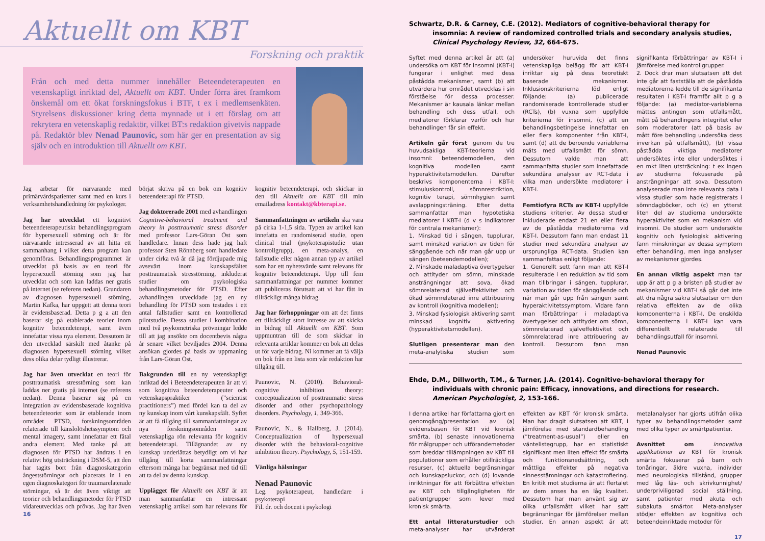Aktuellt om KBT
Forskning och praktik
Från och med detta nummer innehåller Beteendeterapeuten en vetenskapligt inriktad del, Aktuellt om KBT. Under förra året framkom önskemål om ett ökat forskningsfokus i BTF, t ex i medlemsenkäten. Styrelsens diskussioner kring detta mynnade ut i ett förslag om att rekrytera en vetenskaplig redaktör, vilket BT:s redaktion givetvis nappade på. Redaktör blev Nenad Paunovic, som här ger en presentation av sig själv och en introduktion till Aktuellt om KBT.
Jag arbetar för närvarande med primärvårdspatienter samt med en kurs i verksamhetshandledning för psykologer.
Jag har utvecklat ett kognitivt beteendeterapeutiskt behandlingsprogram för hypersexuell störning och är för närvarande intresserad av att hitta ett sammanhang i vilket detta program kan genomföras. Behandlingsprogrammet är utvecklat på basis av en teori för hypersexuell störning som jag har utvecklat och som kan laddas ner gratis på internet (se referens nedan). Grundaren av diagnosen hypersexuell störning, Martin Kafka, har uppgett att denna teori är evidensbaserad. Detta p g a att den baserar sig på etablerade teorier inom kognitiv beteendeterapi, samt även innefattar vissa nya element. Dessutom är den utvecklad särskilt med åtanke på diagnosen hypersexuell störning vilket dess olika delar tydligt illustrerar.
Jag har även utvecklat en teori för posttraumatisk stresstörning som kan laddas ner gratis på internet (se referens nedan). Denna baserar sig på en integration av evidensbaserade kognitiva beteendeteorier som är etablerade inom området PTSD, forskningsområden relaterade till känslolöshetssymptom och mental imagery, samt innefattar ett fåtal andra element. Med tanke på att diagnosen för PTSD har ändrats i en relativt hög utsträckning i DSM-5, att den har tagits bort från diagnoskategorin ångeststörningar och placerats in i en egen diagnoskategori för traumarelaterade störningar, så är det även viktigt att teorier och behandlingsmetoder för PTSD vidareutvecklas och prövas. Jag har även börjat skriva på en bok om kognitiv beteendeterapi för PTSD.
Jag doktorerade 2001 med avhandlingen Cognitive-behavioral treatment and theory in posttraumatic stress disorder med professor Lars-Göran Öst som handledare. Innan dess hade jag haft professor Sten Rönnberg som handledare under cirka två år då jag fördjupade mig avsevärt inom kunskapsfältet posttraumatisk stresstörning, inkluderat studier om psykologiska behandlingsmetoder för PTSD. Efter avhandlingen utvecklade jag en ny behandling för PTSD som testades i ett antal fallstudier samt en kontrollerad pilotstudie. Dessa studier i kombination med två psykometriska prövningar ledde till att jag ansökte om docentbevis några år senare vilket beviljades 2004. Denna ansökan gjordes på basis av uppmaning från Lars-Göran Öst.
Bakgrunden till en ny vetenskapligt inriktad del i Beteendeterapeuten är att vi som kognitiva beteendeterapeuter och vetenskapspraktiker (”scientist practitioners”) med fördel kan ta del av ny kunskap inom vårt kunskapsfält. Syftet är att få tillgång till sammanfattningar av nya forskningsområden samt vetenskapliga rön relevanta för kognitiv beteendeterapi. Tillägnandet av ny kunskap underlättas betydligt om vi har tillgång till korta sammanfattningar eftersom många har begränsat med tid till att ta del av denna kunskap.
Upplägget för Aktuellt om KBT är att man sammanfattar en intressant vetenskaplig artikel som har relevans för kognitiv beteendeterapi, och skickar in den till Aktuellt om KBT till min emailadress kontakt@kbterapi.se.
Sammanfattningen av artikeln ska vara på cirka 1-1,5 sida. Typen av artikel kan innefatta en randomiserad studie, open clinical trial (psykoterapistudie utan kontrollgrupp), en meta-analys, en fallstudie eller någon annan typ av artikel som har ett nyhetsvärde samt relevans för kognitiv beteendeterapi. Upp till fem sammanfattningar per nummer kommer att publiceras förutsatt att vi har fått in tillräckligt många bidrag.
Jag har förhoppningar om att det finns ett tillräckligt stort intresse av att skicka in bidrag till Aktuellt om KBT. Som uppmuntran till de som skickar in relevanta artiklar kommer en bok att delas ut för varje bidrag. Ni kommer att få välja en bok från en lista som vår redaktion har tillgång till.
Paunovic, N. (2010). Behavioral-cognitive inhibition theory: conceptualization of posttraumatic stress disorder and other psychopathology disorders. Psychology, 1, 349-366.
Paunovic, N., & Hallberg, J. (2014). Conceptualization of hypersexual disorder with the behavioral-cognitive inhibition theory. Psychology, 5, 151-159.
Vänliga hälsningar
Nenad Paunovic
Leg. psykoterapeut, handledare i psykoterapi
Fil. dr. och docent i psykologi
16
Schwartz, D.R. & Carney, C.E. (2012). Mediators of cognitive-behavioral therapy for insomnia: A review of randomized controlled trials and secondary analysis studies, Clinical Psychology Review, 32, 664-675.
Syftet med denna artikel är att (a) undersöka om KBT för insomni (KBT-I) fungerar i enlighet med dess påstådda mekanismer, samt (b) att utvärdera hur området utvecklas i sin förståelse för dessa processer. Mekanismer är kausala länkar mellan behandling och dess utfall, och mediatorer förklarar varför och hur behandlingen får sin effekt.
Artikeln går först igenom de tre huvudsakliga KBT-teorierna vid insomni: beteendemodellen, den kognitiva modellen samt hyperaktivitetsmodellen. Därefter beskrivs komponenterna i KBT-I: stimuluskontroll, sömnrestriktion, kognitiv terapi, sömnhygien samt avslappningsträning. Efter detta sammanfattar man hypotetiska mediatorer i KBT-I (d v s indikatorer för centrala mekanismer):
1. Minskad tid i sängen, tupplurar, samt minskad variation av tiden för sänggående och när man går upp ur sängen (beteendemodellen);
2. Minskade maladaptiva övertygelser och attityder om sömn, minskade ansträngningar att sova, ökad sömnrelaterad själveffektivitet och ökad sömnrelaterad inre attribuering av kontroll (kognitiva modellen);
3. Minskad fysiologisk aktivering samt minskad kognitiv aktivering (hyperaktivitetsmodellen).
Slutligen presenterar man den meta-analytiska studien som undersöker huruvida det finns vetenskapliga belägg för att KBT-I inriktar sig på dess teoretiskt baserade mekanismer. Inklusionskriterierna löd enligt följande: (a) publicerade randomiserade kontrollerade studier (RCTs), (b) vuxna som uppfyllde kriterierna för insomni, (c) att en behandlingsbetingelse innefattar en eller flera komponenter från KBT-I, samt (d) att de beroende variablerna mäts med utfallsmått för sömn. Dessutom valde man att sammanfatta studier som innefattade sekundära analyser av RCT-data i vilka man undersökte mediatorer i KBT-I.
Femtiofyra RCTs av KBT-I uppfyllde studiens kriterier. Av dessa studier inkluderade endast 21 en eller flera av de påstådda mediatorerna vid KBT-I. Dessutom fann man endast 11 studier med sekundära analyser av ursprungliga RCT-data. Studien kan sammanfattas enligt följande:
1. Generellt sett fann man att KBT-I resulterade i en reduktion av tid som man tillbringar i sängen, tupplurar, variation av tiden för sänggående och när man går upp från sängen samt hyperaktivitetssymptom. Vidare fann man förbättringar i maladaptiva övertygelser och attityder om sömn, sömnrelaterad själveffektivitet och sömnrelaterad inre attribuering av kontroll. Dessutom fann man signifikanta förbättringar av KBT-I i jämförelse med kontrollgrupper.
2. Dock drar man slutsatsen att det inte går att fastställa att de påstådda mediatorerna ledde till de signifikanta resultaten i KBT-I framför allt p g a följande: (a) mediator-variablerna mättes antingen som utfallsmått, mått på behandlingens integritet eller som moderatorer (att på basis av mått före behandling undersöka dess inverkan på utfallsmått), (b) vissa påstådda viktiga mediatorer undersöktes inte eller undersöktes i en mkt liten utsträckning: t ex ingen av studierna fokuserade på ansträngningar att sova. Dessutom analyserade man inte relevanta data i vissa studier som hade registrerats i sömndagböcker, och (c) en ytterst liten del av studierna undersökte hyperaktivitet som en mekanism vid insomni. De studier som undersökte kognitiv och fysiologisk aktivering fann minskningar av dessa symptom efter behandling, men inga analyser av mekanismer gjordes.
En annan viktig aspekt man tar upp är att p g a bristen på studier av mekanismer vid KBT-I så går det inte att dra några säkra slutsatser om den relativa effekten av de olika komponenterna i KBT-I. De enskilda komponenterna i KBT-I kan vara differentiellt relaterade till behandlingsutfall för insomni.
Nenad Paunovic
Ehde, D.M., Dillworth, T.M., & Turner, J.A. (2014). Cognitive-behavioral therapy for individuals with chronic pain: Efficacy, innovations, and directions for research. American Psychologist, 2, 153-166.
I denna artikel har författarna gjort en genomgång/presentation av (a) evidensbasen för KBT vid kronisk smärta, (b) senaste innovationerna för målgrupper och utförandemetoder som breddar tillämpningen av KBT till populationer som erhåller otillräckliga resurser, (c) aktuella begränsningar och kunskapsluckor, och (d) lovande inriktningar för att förbättra effekten av KBT och tillgängligheten för patientgrupper som lever med kronisk smärta.
Ett antal litteraturstudier och meta-analyser har utvärderat effekten av KBT för kronisk smärta. Man har dragit slutsatsen att KBT, i jämförelse med standardbehandling (”treatment-as-usual”) eller en väntelistegrupp, har en statistiskt signifikant men liten effekt för smärta och funktionsnedsättning, och måttliga effekter på negativa sinnesstämningar och katastrofiering. En kritik mot studierna är att flertalet av dem anses ha en låg kvalitet. Dessutom har man använt sig av olika utfallsmått vilket har satt begränsningar för jämförelser mellan studier. En annan aspekt är att metalanalyser har gjorts utifrån olika typer av behandlingsmetoder samt med olika typer av smärtpatienter.
Avsnittet om innovativa applikationer av KBT för kronisk smärta fokuserar på barn och tonåringar, äldre vuxna, individer med neurologiska tillstånd, grupper med låg läs- och skrivkunnighet/ underpriviligerad social ställning, samt patienter med akuta och subakuta smärtor. Meta-analyser stödjer effekten av kognitiva och beteendeinriktade metoder för
17